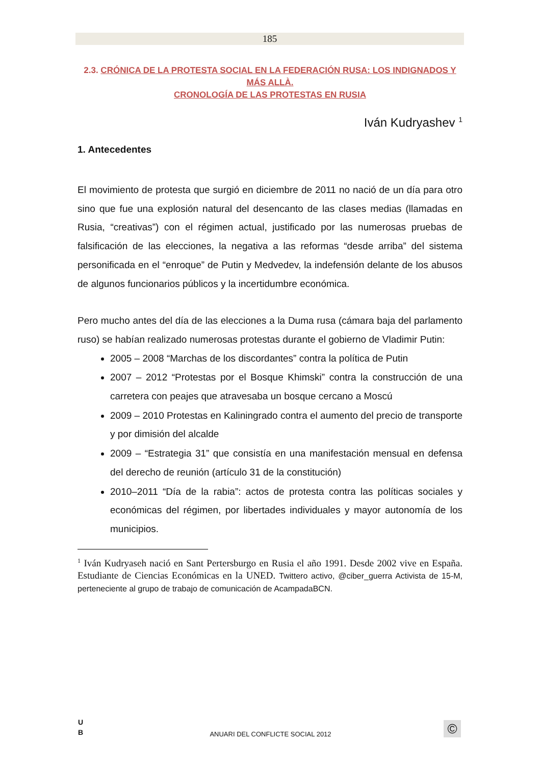185
2.3. CRÓNICA DE LA PROTESTA SOCIAL EN LA FEDERACIÓN RUSA: LOS INDIGNADOS Y MÁS ALLÀ.
CRONOLOGÍA DE LAS PROTESTAS EN RUSIA
Iván Kudryashev <sup>1</sup>
1. Antecedentes
El movimiento de protesta que surgió en diciembre de 2011 no nació de un día para otro sino que fue una explosión natural del desencanto de las clases medias (llamadas en Rusia, “creativas”) con el régimen actual, justificado por las numerosas pruebas de falsificación de las elecciones, la negativa a las reformas “desde arriba” del sistema personificada en el “enroque” de Putin y Medvedev, la indefensión delante de los abusos de algunos funcionarios públicos y la incertidumbre económica.
Pero mucho antes del día de las elecciones a la Duma rusa (cámara baja del parlamento ruso) se habían realizado numerosas protestas durante el gobierno de Vladimir Putin:
2005 – 2008 “Marchas de los discordantes” contra la política de Putin
2007 – 2012 “Protestas por el Bosque Khimski” contra la construcción de una carretera con peajes que atravesaba un bosque cercano a Moscú
2009 – 2010 Protestas en Kaliningrado contra el aumento del precio de transporte y por dimisión del alcalde
2009 – “Estrategia 31” que consistía en una manifestación mensual en defensa del derecho de reunión (artículo 31 de la constitución)
2010–2011 “Día de la rabia”: actos de protesta contra las políticas sociales y económicas del régimen, por libertades individuales y mayor autonomía de los municipios.
<sup>1</sup> Iván Kudryaseh nació en Sant Pertersburgo en Rusia el año 1991. Desde 2002 vive en España. Estudiante de Ciencias Económicas en la UNED. Twittero activo, @ciber_guerra Activista de 15-M, perteneciente al grupo de trabajo de comunicación de AcampadaBCN.
U
B
ANUARI DEL CONFLICTE SOCIAL 2012 ©